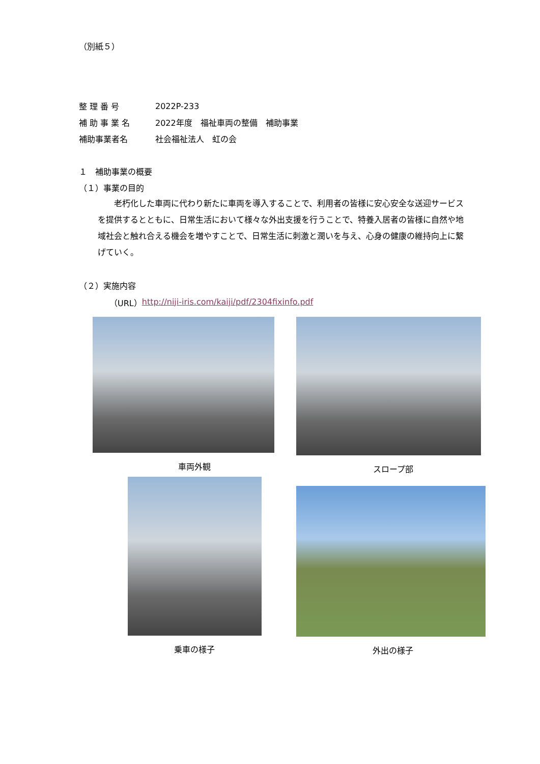（別紙５）
整 理 番 号 2022P-233
補 助 事 業 名 2022年度　福祉車両の整備　補助事業
補助事業者名 社会福祉法人　虹の会
１　補助事業の概要
（１）事業の目的
　　老朽化した車両に代わり新たに車両を導入することで、利用者の皆様に安心安全な送迎サービスを提供するとともに、日常生活において様々な外出支援を行うことで、特養入居者の皆様に自然や地域社会と触れ合える機会を増やすことで、日常生活に刺激と潤いを与え、心身の健康の維持向上に繋げていく。
（２）実施内容
（URL） http://niji-iris.com/kaiji/pdf/2304fixinfo.pdf
車両外観 スロープ部
乗車の様子 外出の様子